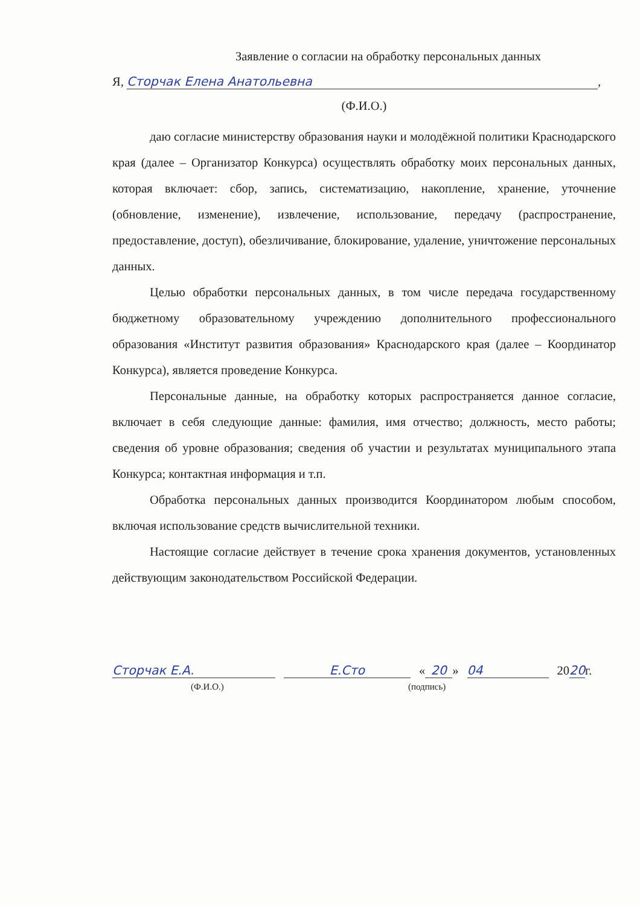Заявление о согласии на обработку персональных данных
Я, Сторчак Елена Анатольевна,
(Ф.И.О.)
даю согласие министерству образования науки и молодёжной политики Краснодарского края (далее – Организатор Конкурса) осуществлять обработку моих персональных данных, которая включает: сбор, запись, систематизацию, накопление, хранение, уточнение (обновление, изменение), извлечение, использование, передачу (распространение, предоставление, доступ), обезличивание, блокирование, удаление, уничтожение персональных данных.
Целью обработки персональных данных, в том числе передача государственному бюджетному образовательному учреждению дополнительного профессионального образования «Институт развития образования» Краснодарского края (далее – Координатор Конкурса), является проведение Конкурса.
Персональные данные, на обработку которых распространяется данное согласие, включает в себя следующие данные: фамилия, имя отчество; должность, место работы; сведения об уровне образования; сведения об участии и результатах муниципального этапа Конкурса; контактная информация и т.п.
Обработка персональных данных производится Координатором любым способом, включая использование средств вычислительной техники.
Настоящие согласие действует в течение срока хранения документов, установленных действующим законодательством Российской Федерации.
Сторчак Е.А. Е.Сто « 20 » 04 2020г.
(Ф.И.О.) (подпись)